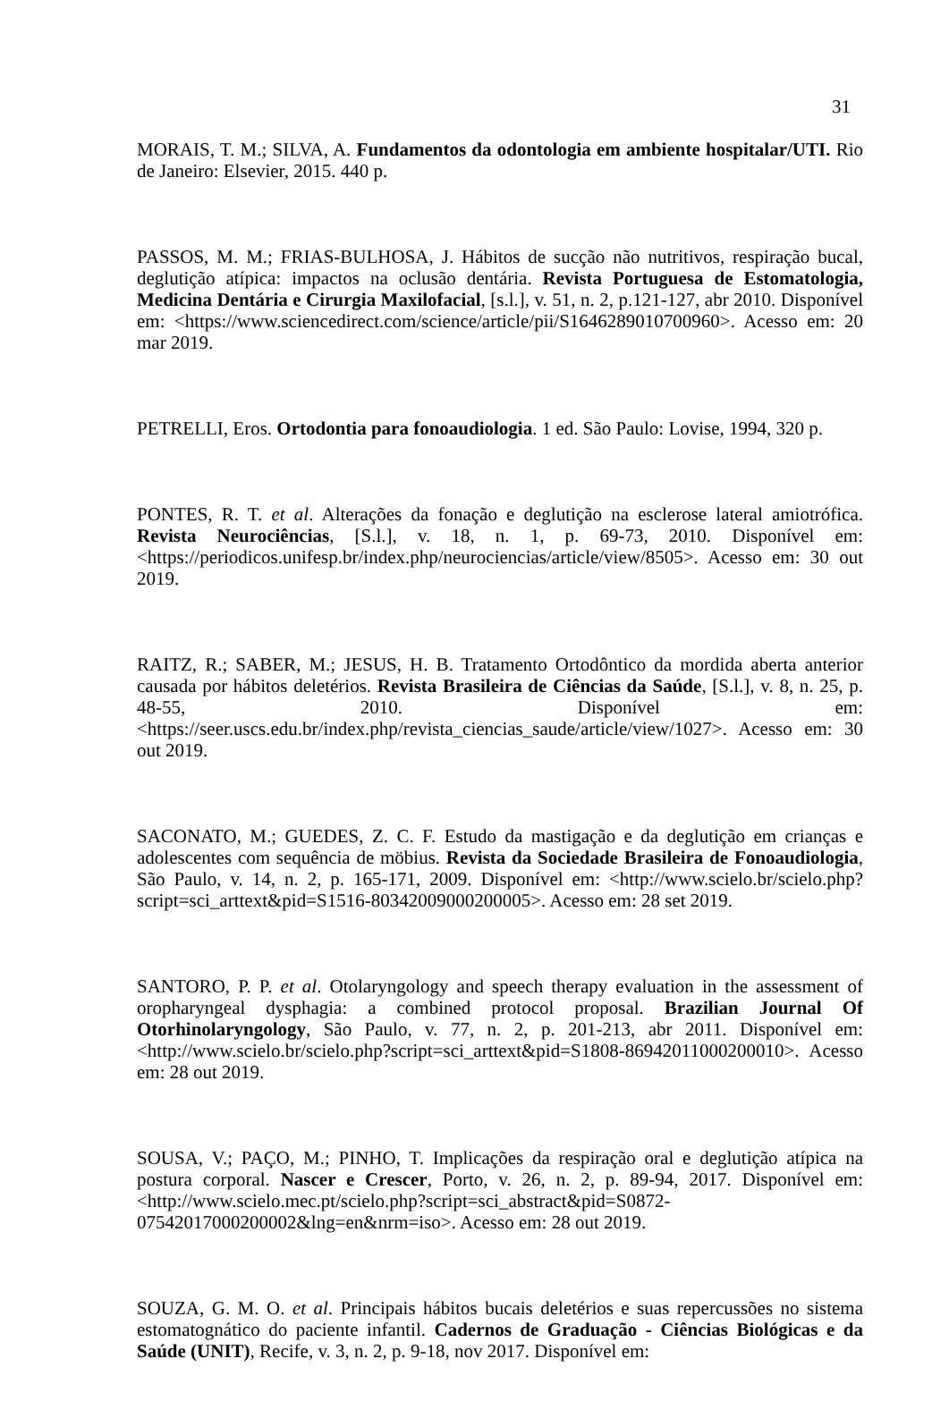31
MORAIS, T. M.; SILVA, A. Fundamentos da odontologia em ambiente hospitalar/UTI. Rio de Janeiro: Elsevier, 2015. 440 p.
PASSOS, M. M.; FRIAS-BULHOSA, J. Hábitos de sucção não nutritivos, respiração bucal, deglutição atípica: impactos na oclusão dentária. Revista Portuguesa de Estomatologia, Medicina Dentária e Cirurgia Maxilofacial, [s.l.], v. 51, n. 2, p.121-127, abr 2010. Disponível em: <https://www.sciencedirect.com/science/article/pii/S1646289010700960>. Acesso em: 20 mar 2019.
PETRELLI, Eros. Ortodontia para fonoaudiologia. 1 ed. São Paulo: Lovise, 1994, 320 p.
PONTES, R. T. et al. Alterações da fonação e deglutição na esclerose lateral amiotrófica. Revista Neurociências, [S.l.], v. 18, n. 1, p. 69-73, 2010. Disponível em: <https://periodicos.unifesp.br/index.php/neurociencias/article/view/8505>. Acesso em: 30 out 2019.
RAITZ, R.; SABER, M.; JESUS, H. B. Tratamento Ortodôntico da mordida aberta anterior causada por hábitos deletérios. Revista Brasileira de Ciências da Saúde, [S.l.], v. 8, n. 25, p. 48-55, 2010. Disponível em: <https://seer.uscs.edu.br/index.php/revista_ciencias_saude/article/view/1027>. Acesso em: 30 out 2019.
SACONATO, M.; GUEDES, Z. C. F. Estudo da mastigação e da deglutição em crianças e adolescentes com sequência de möbius. Revista da Sociedade Brasileira de Fonoaudiologia, São Paulo, v. 14, n. 2, p. 165-171, 2009. Disponível em: <http://www.scielo.br/scielo.php?script=sci_arttext&pid=S1516-80342009000200005>. Acesso em: 28 set 2019.
SANTORO, P. P. et al. Otolaryngology and speech therapy evaluation in the assessment of oropharyngeal dysphagia: a combined protocol proposal. Brazilian Journal Of Otorhinolaryngology, São Paulo, v. 77, n. 2, p. 201-213, abr 2011. Disponível em: <http://www.scielo.br/scielo.php?script=sci_arttext&pid=S1808-86942011000200010>. Acesso em: 28 out 2019.
SOUSA, V.; PAÇO, M.; PINHO, T. Implicações da respiração oral e deglutição atípica na postura corporal. Nascer e Crescer, Porto, v. 26, n. 2, p. 89-94, 2017. Disponível em: <http://www.scielo.mec.pt/scielo.php?script=sci_abstract&pid=S0872-07542017000200002&lng=en&nrm=iso>. Acesso em: 28 out 2019.
SOUZA, G. M. O. et al. Principais hábitos bucais deletérios e suas repercussões no sistema estomatognático do paciente infantil. Cadernos de Graduação - Ciências Biológicas e da Saúde (UNIT), Recife, v. 3, n. 2, p. 9-18, nov 2017. Disponível em: